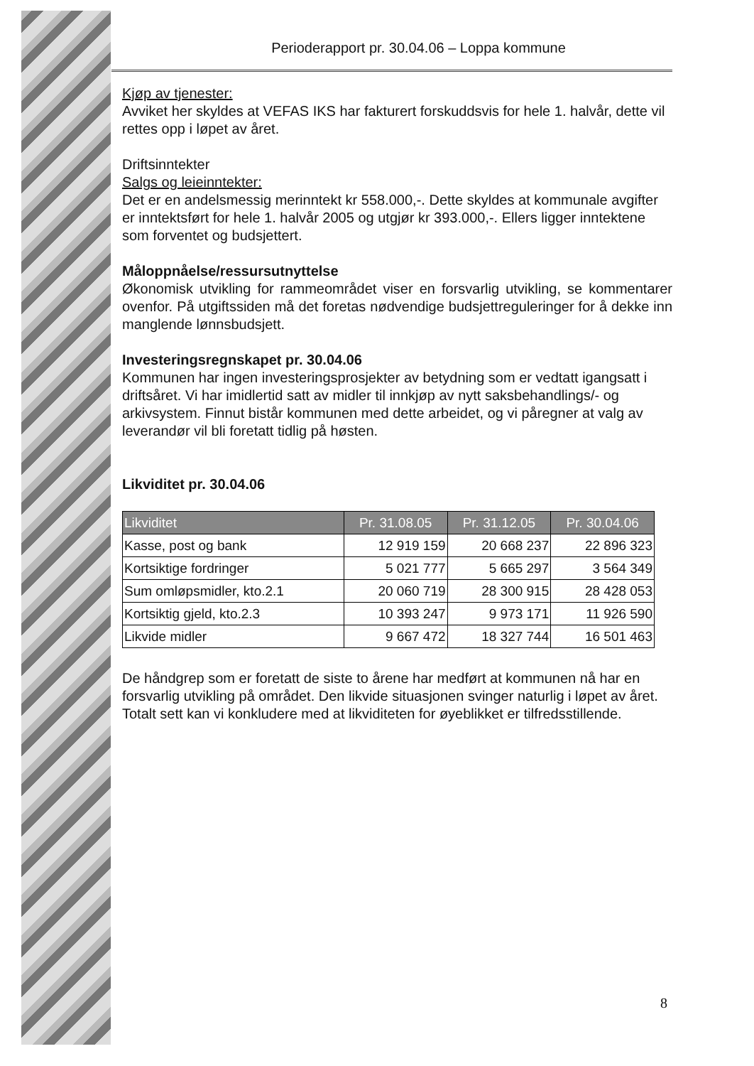Perioderapport pr. 30.04.06 – Loppa kommune
Kjøp av tjenester:
Avviket her skyldes at VEFAS IKS har fakturert forskuddsvis for hele 1. halvår, dette vil rettes opp i løpet av året.
Driftsinntekter
Salgs og leieinntekter:
Det er en andelsmessig merinntekt kr 558.000,-. Dette skyldes at kommunale avgifter er inntektsført for hele 1. halvår 2005 og utgjør kr 393.000,-. Ellers ligger inntektene som forventet og budsjettert.
Måloppnåelse/ressursutnyttelse
Økonomisk utvikling for rammeområdet viser en forsvarlig utvikling, se kommentarer ovenfor. På utgiftssiden må det foretas nødvendige budsjettreguleringer for å dekke inn manglende lønnsbudsjett.
Investeringsregnskapet pr. 30.04.06
Kommunen har ingen investeringsprosjekter av betydning som er vedtatt igangsatt i driftsåret. Vi har imidlertid satt av midler til innkjøp av nytt saksbehandlings/- og arkivsystem. Finnut bistår kommunen med dette arbeidet, og vi påregner at valg av leverandør vil bli foretatt tidlig på høsten.
Likviditet pr. 30.04.06
| Likviditet | Pr. 31.08.05 | Pr. 31.12.05 | Pr. 30.04.06 |
| --- | --- | --- | --- |
| Kasse, post og bank | 12 919 159 | 20 668 237 | 22 896 323 |
| Kortsiktige fordringer | 5 021 777 | 5 665 297 | 3 564 349 |
| Sum omløpsmidler, kto.2.1 | 20 060 719 | 28 300 915 | 28 428 053 |
| Kortsiktig gjeld, kto.2.3 | 10 393 247 | 9 973 171 | 11 926 590 |
| Likvide midler | 9 667 472 | 18 327 744 | 16 501 463 |
De håndgrep som er foretatt de siste to årene har medført at kommunen nå har en forsvarlig utvikling på området. Den likvide situasjonen svinger naturlig i løpet av året. Totalt sett kan vi konkludere med at likviditeten for øyeblikket er tilfredsstillende.
8